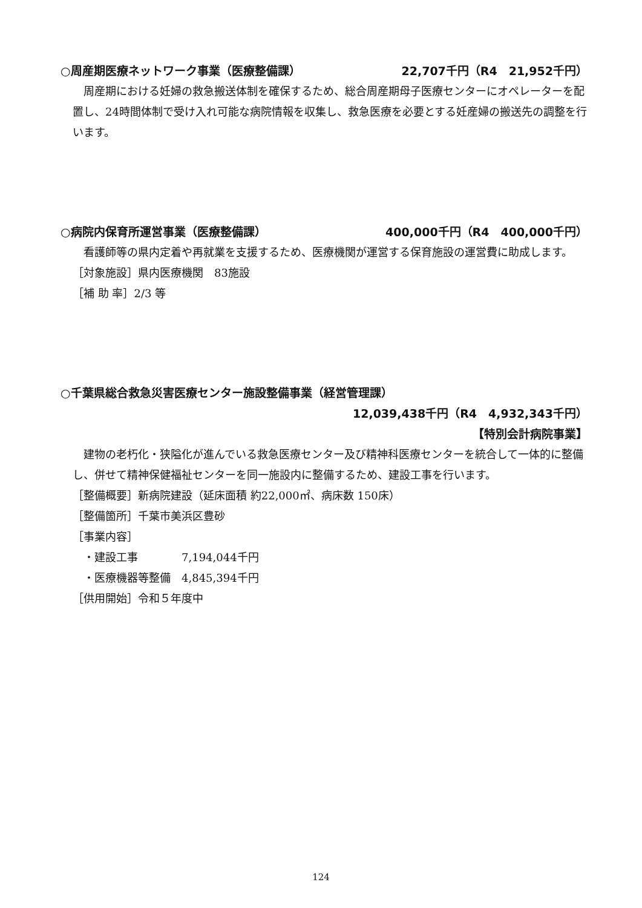○周産期医療ネットワーク事業（医療整備課） 22,707千円（R4　21,952千円）
周産期における妊婦の救急搬送体制を確保するため、総合周産期母子医療センターにオペレーターを配置し、24時間体制で受け入れ可能な病院情報を収集し、救急医療を必要とする妊産婦の搬送先の調整を行います。
○病院内保育所運営事業（医療整備課） 400,000千円（R4　400,000千円）
看護師等の県内定着や再就業を支援するため、医療機関が運営する保育施設の運営費に助成します。
［対象施設］県内医療機関　83施設
［補 助 率］2/3 等
○千葉県総合救急災害医療センター施設整備事業（経営管理課）
12,039,438千円（R4　4,932,343千円）
【特別会計病院事業】
建物の老朽化・狭隘化が進んでいる救急医療センター及び精神科医療センターを統合して一体的に整備し、併せて精神保健福祉センターを同一施設内に整備するため、建設工事を行います。
［整備概要］新病院建設（延床面積 約22,000㎡、病床数 150床）
［整備箇所］千葉市美浜区豊砂
［事業内容］
　・建設工事　　　　7,194,044千円
　・医療機器等整備　4,845,394千円
［供用開始］令和５年度中
124